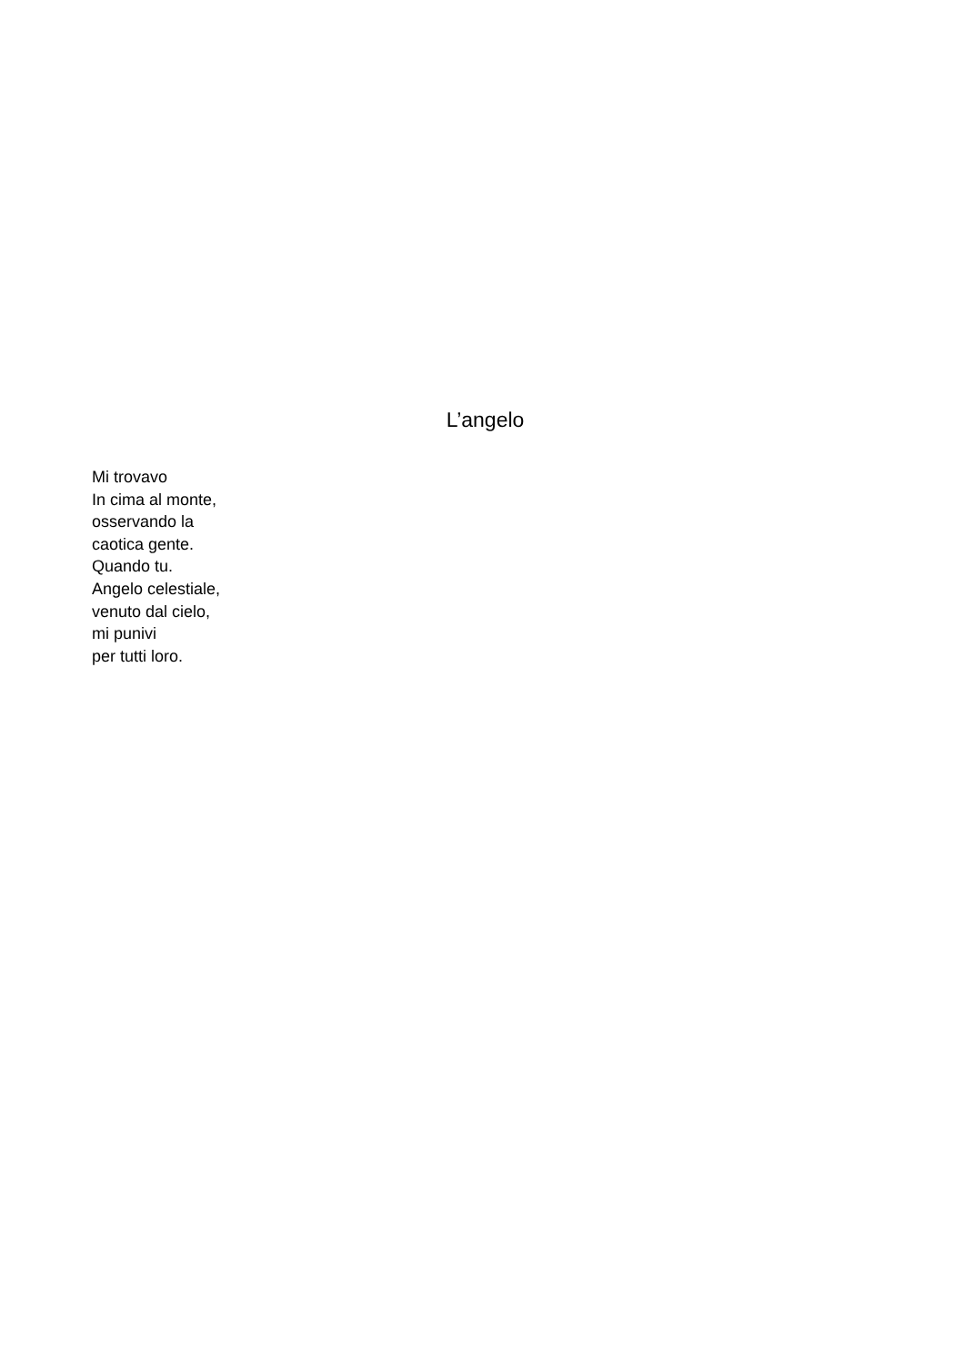L’angelo
Mi trovavo
In cima al monte,
osservando la
caotica gente.
Quando tu.
Angelo celestiale,
venuto dal cielo,
mi punivi
per tutti loro.